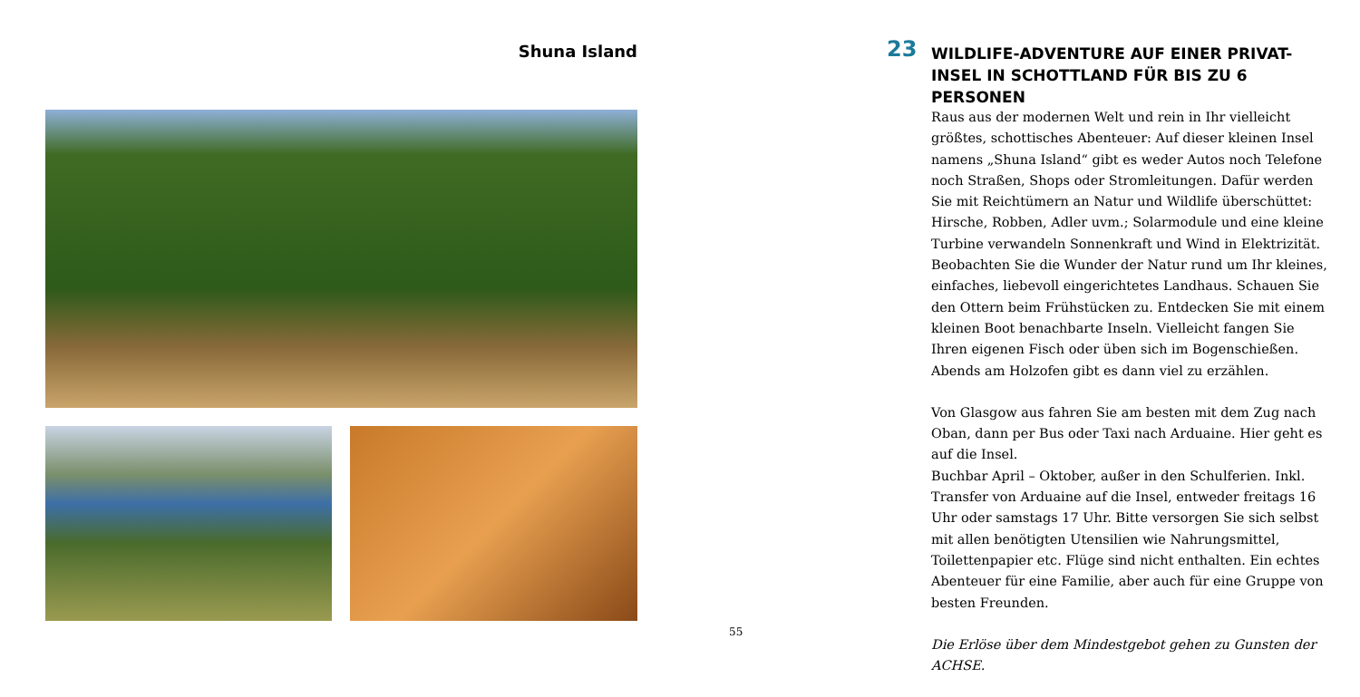Shuna Island
55
23
WILDLIFE-ADVENTURE AUF EINER PRIVAT-INSEL IN SCHOTTLAND FÜR BIS ZU 6 PERSONEN
Raus aus der modernen Welt und rein in Ihr vielleicht größtes, schottisches Abenteuer: Auf dieser kleinen Insel namens „Shuna Island“ gibt es weder Autos noch Telefone noch Straßen, Shops oder Stromleitungen. Dafür werden Sie mit Reichtümern an Natur und Wildlife überschüttet: Hirsche, Robben, Adler uvm.; Solarmodule und eine kleine Turbine verwandeln Sonnenkraft und Wind in Elektrizität. Beobachten Sie die Wunder der Natur rund um Ihr kleines, einfaches, liebevoll eingerichtetes Landhaus. Schauen Sie den Ottern beim Frühstücken zu. Entdecken Sie mit einem kleinen Boot benachbarte Inseln. Vielleicht fangen Sie Ihren eigenen Fisch oder üben sich im Bogenschießen. Abends am Holzofen gibt es dann viel zu erzählen.
Von Glasgow aus fahren Sie am besten mit dem Zug nach Oban, dann per Bus oder Taxi nach Arduaine. Hier geht es auf die Insel.
Buchbar April – Oktober, außer in den Schulferien. Inkl. Transfer von Arduaine auf die Insel, entweder freitags 16 Uhr oder samstags 17 Uhr. Bitte versorgen Sie sich selbst mit allen benötigten Utensilien wie Nahrungsmittel, Toilettenpapier etc. Flüge sind nicht enthalten. Ein echtes Abenteuer für eine Familie, aber auch für eine Gruppe von besten Freunden.
Die Erlöse über dem Mindestgebot gehen zu Gunsten der ACHSE.